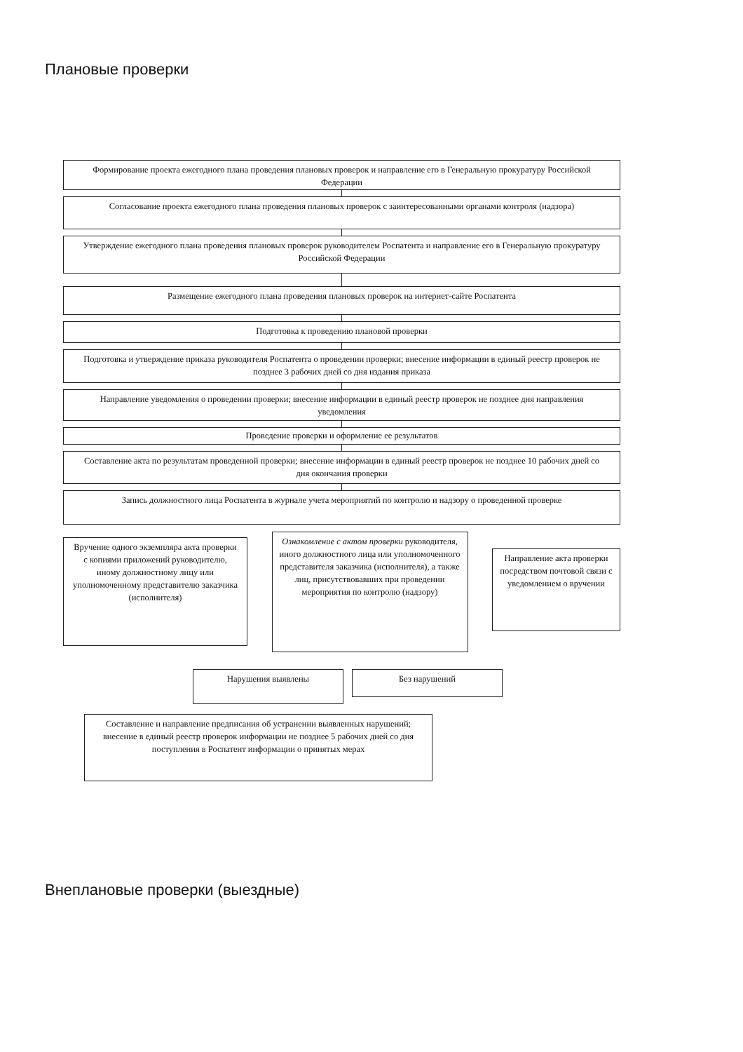Плановые проверки
Формирование проекта ежегодного плана проведения плановых проверок и направление его в Генеральную прокуратуру Российской Федерации
Согласование проекта ежегодного плана проведения плановых проверок с заинтересованными органами контроля (надзора)
Утверждение ежегодного плана проведения плановых проверок руководителем Роспатента и направление его в Генеральную прокуратуру Российской Федерации
Размещение ежегодного плана проведения плановых проверок на интернет-сайте Роспатента
Подготовка к проведению плановой проверки
Подготовка и утверждение приказа руководителя Роспатента о проведении проверки; внесение информации в единый реестр проверок не позднее 3 рабочих дней со дня издания приказа
Направление уведомления о проведении проверки; внесение информации в единый реестр проверок не позднее дня направления уведомления
Проведение проверки и оформление ее результатов
Составление акта по результатам проведенной проверки; внесение информации в единый реестр проверок не позднее 10 рабочих дней со дня окончания проверки
Запись должностного лица Роспатента в журнале учета мероприятий по контролю и надзору о проведенной проверке
Вручение одного экземпляра акта проверки с копиями приложений руководителю, иному должностному лицу или уполномоченному представителю заказчика (исполнителя)
Ознакомление с актом проверки руководителя, иного должностного лица или уполномоченного представителя заказчика (исполнителя), а также лиц, присутствовавших при проведении мероприятия по контролю (надзору)
Направление акта проверки посредством почтовой связи с уведомлением о вручении
Нарушения выявлены
Без нарушений
Составление и направление предписания об устранении выявленных нарушений; внесение в единый реестр проверок информации не позднее 5 рабочих дней со дня поступления в Роспатент информации о принятых мерах
Внеплановые проверки (выездные)